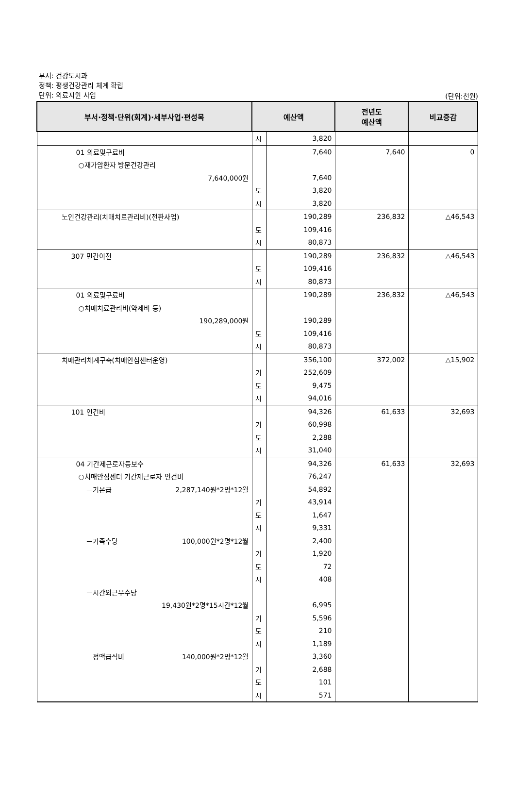부서: 건강도시과
정책: 평생건강관리 체계 확립
단위: 의료지원 사업
(단위:천원)
| 부서·정책·단위(회계)·세부사업·편성목 | 예산액 | | 전년도 예산액 | 비교증감 |
| --- | --- | --- | --- | --- |
| | 시 | 3,820 | | |
| 01 의료및구료비 | | 7,640 | 7,640 | 0 |
| ○재가암환자 방문건강관리 | | | | |
| 7,640,000원 | | 7,640 | | |
| | 도 | 3,820 | | |
| | 시 | 3,820 | | |
| 노인건강관리(치매치료관리비)(전환사업) | | 190,289 | 236,832 | △46,543 |
| | 도 | 109,416 | | |
| | 시 | 80,873 | | |
| 307 민간이전 | | 190,289 | 236,832 | △46,543 |
| | 도 | 109,416 | | |
| | 시 | 80,873 | | |
| 01 의료및구료비 | | 190,289 | 236,832 | △46,543 |
| ○치매치료관리비(약제비 등) | | | | |
| 190,289,000원 | | 190,289 | | |
| | 도 | 109,416 | | |
| | 시 | 80,873 | | |
| 치매관리체계구축(치매안심센터운영) | | 356,100 | 372,002 | △15,902 |
| | 기 | 252,609 | | |
| | 도 | 9,475 | | |
| | 시 | 94,016 | | |
| 101 인건비 | | 94,326 | 61,633 | 32,693 |
| | 기 | 60,998 | | |
| | 도 | 2,288 | | |
| | 시 | 31,040 | | |
| 04 기간제근로자등보수 | | 94,326 | 61,633 | 32,693 |
| ○치매안심센터 기간제근로자 인건비 | | 76,247 | | |
| －기본급 2,287,140원*2명*12월 | | 54,892 | | |
| | 기 | 43,914 | | |
| | 도 | 1,647 | | |
| | 시 | 9,331 | | |
| －가족수당 100,000원*2명*12월 | | 2,400 | | |
| | 기 | 1,920 | | |
| | 도 | 72 | | |
| | 시 | 408 | | |
| －시간외근무수당 | | | | |
| 19,430원*2명*15시간*12월 | | 6,995 | | |
| | 기 | 5,596 | | |
| | 도 | 210 | | |
| | 시 | 1,189 | | |
| －정액급식비 140,000원*2명*12월 | | 3,360 | | |
| | 기 | 2,688 | | |
| | 도 | 101 | | |
| | 시 | 571 | | |